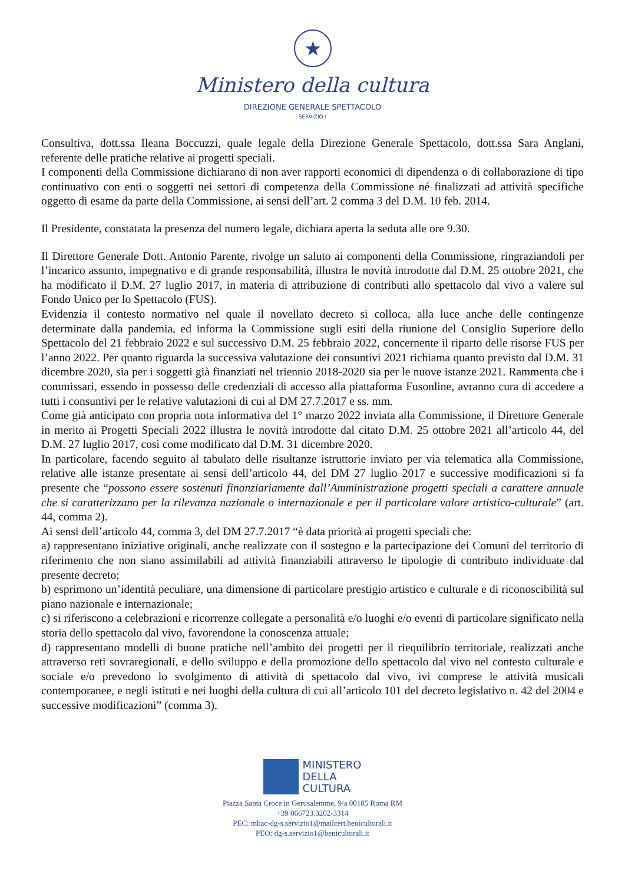★
Ministero della cultura
DIREZIONE GENERALE SPETTACOLO
SERVIZIO I
Consultiva, dott.ssa Ileana Boccuzzi, quale legale della Direzione Generale Spettacolo, dott.ssa Sara Anglani, referente delle pratiche relative ai progetti speciali.
I componenti della Commissione dichiarano di non aver rapporti economici di dipendenza o di collaborazione di tipo continuativo con enti o soggetti nei settori di competenza della Commissione né finalizzati ad attività specifiche oggetto di esame da parte della Commissione, ai sensi dell’art. 2 comma 3 del D.M. 10 feb. 2014.
Il Presidente, constatata la presenza del numero legale, dichiara aperta la seduta alle ore 9.30.
Il Direttore Generale Dott. Antonio Parente, rivolge un saluto ai componenti della Commissione, ringraziandoli per l’incarico assunto, impegnativo e di grande responsabilità, illustra le novità introdotte dal D.M. 25 ottobre 2021, che ha modificato il D.M. 27 luglio 2017, in materia di attribuzione di contributi allo spettacolo dal vivo a valere sul Fondo Unico per lo Spettacolo (FUS).
Evidenzia il contesto normativo nel quale il novellato decreto si colloca, alla luce anche delle contingenze determinate dalla pandemia, ed informa la Commissione sugli esiti della riunione del Consiglio Superiore dello Spettacolo del 21 febbraio 2022 e sul successivo D.M. 25 febbraio 2022, concernente il riparto delle risorse FUS per l’anno 2022. Per quanto riguarda la successiva valutazione dei consuntivi 2021 richiama quanto previsto dal D.M. 31 dicembre 2020, sia per i soggetti già finanziati nel triennio 2018-2020 sia per le nuove istanze 2021. Rammenta che i commissari, essendo in possesso delle credenziali di accesso alla piattaforma Fusonline, avranno cura di accedere a tutti i consuntivi per le relative valutazioni di cui al DM 27.7.2017 e ss. mm.
Come già anticipato con propria nota informativa del 1° marzo 2022 inviata alla Commissione, il Direttore Generale in merito ai Progetti Speciali 2022 illustra le novità introdotte dal citato D.M. 25 ottobre 2021 all’articolo 44, del D.M. 27 luglio 2017, così come modificato dal D.M. 31 dicembre 2020.
In particolare, facendo seguito al tabulato delle risultanze istruttorie inviato per via telematica alla Commissione, relative alle istanze presentate ai sensi dell’articolo 44, del DM 27 luglio 2017 e successive modificazioni si fa presente che “possono essere sostenuti finanziariamente dall’Amministrazione progetti speciali a carattere annuale che si caratterizzano per la rilevanza nazionale o internazionale e per il particolare valore artistico-culturale” (art. 44, comma 2).
Ai sensi dell’articolo 44, comma 3, del DM 27.7.2017 “è data priorità ai progetti speciali che:
a) rappresentano iniziative originali, anche realizzate con il sostegno e la partecipazione dei Comuni del territorio di riferimento che non siano assimilabili ad attività finanziabili attraverso le tipologie di contributo individuate dal presente decreto;
b) esprimono un’identità peculiare, una dimensione di particolare prestigio artistico e culturale e di riconoscibilità sul piano nazionale e internazionale;
c) si riferiscono a celebrazioni e ricorrenze collegate a personalità e/o luoghi e/o eventi di particolare significato nella storia dello spettacolo dal vivo, favorendone la conoscenza attuale;
d) rappresentano modelli di buone pratiche nell’ambito dei progetti per il riequilibrio territoriale, realizzati anche attraverso reti sovraregionali, e dello sviluppo e della promozione dello spettacolo dal vivo nel contesto culturale e sociale e/o prevedono lo svolgimento di attività di spettacolo dal vivo, ivi comprese le attività musicali contemporanee, e negli istituti e nei luoghi della cultura di cui all’articolo 101 del decreto legislativo n. 42 del 2004 e successive modificazioni” (comma 3).
MINISTERO
DELLA
CULTURA
Piazza Santa Croce in Gerusalemme, 9/a 00185 Roma RM
+39 066723.3202-3314
PEC: mbac-dg-s.servizio1@mailcert.beniculturali.it
PEO: dg-s.servizio1@beniculturali.it